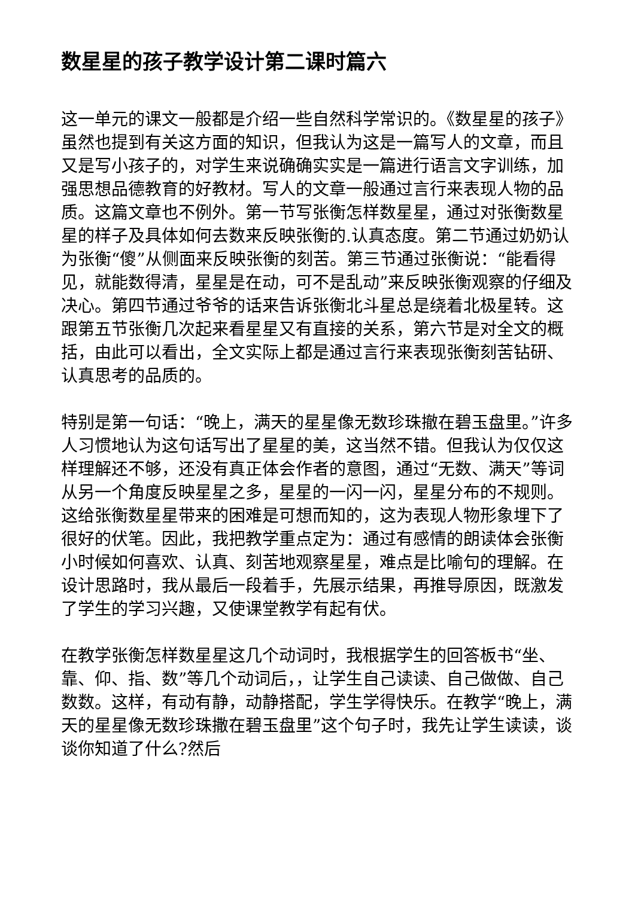数星星的孩子教学设计第二课时篇六
这一单元的课文一般都是介绍一些自然科学常识的。《数星星的孩子》虽然也提到有关这方面的知识，但我认为这是一篇写人的文章，而且又是写小孩子的，对学生来说确确实实是一篇进行语言文字训练，加强思想品德教育的好教材。写人的文章一般通过言行来表现人物的品质。这篇文章也不例外。第一节写张衡怎样数星星，通过对张衡数星星的样子及具体如何去数来反映张衡的.认真态度。第二节通过奶奶认为张衡“傻”从侧面来反映张衡的刻苦。第三节通过张衡说：“能看得见，就能数得清，星星是在动，可不是乱动”来反映张衡观察的仔细及决心。第四节通过爷爷的话来告诉张衡北斗星总是绕着北极星转。这跟第五节张衡几次起来看星星又有直接的关系，第六节是对全文的概括，由此可以看出，全文实际上都是通过言行来表现张衡刻苦钻研、认真思考的品质的。
特别是第一句话：“晚上，满天的星星像无数珍珠撤在碧玉盘里。”许多人习惯地认为这句话写出了星星的美，这当然不错。但我认为仅仅这样理解还不够，还没有真正体会作者的意图，通过“无数、满天”等词从另一个角度反映星星之多，星星的一闪一闪，星星分布的不规则。这给张衡数星星带来的困难是可想而知的，这为表现人物形象埋下了很好的伏笔。因此，我把教学重点定为：通过有感情的朗读体会张衡小时候如何喜欢、认真、刻苦地观察星星，难点是比喻句的理解。在设计思路时，我从最后一段着手，先展示结果，再推导原因，既激发了学生的学习兴趣，又使课堂教学有起有伏。
在教学张衡怎样数星星这几个动词时，我根据学生的回答板书“坐、靠、仰、指、数”等几个动词后，，让学生自己读读、自己做做、自己数数。这样，有动有静，动静搭配，学生学得快乐。在教学“晚上，满天的星星像无数珍珠撒在碧玉盘里”这个句子时，我先让学生读读，谈谈你知道了什么?然后